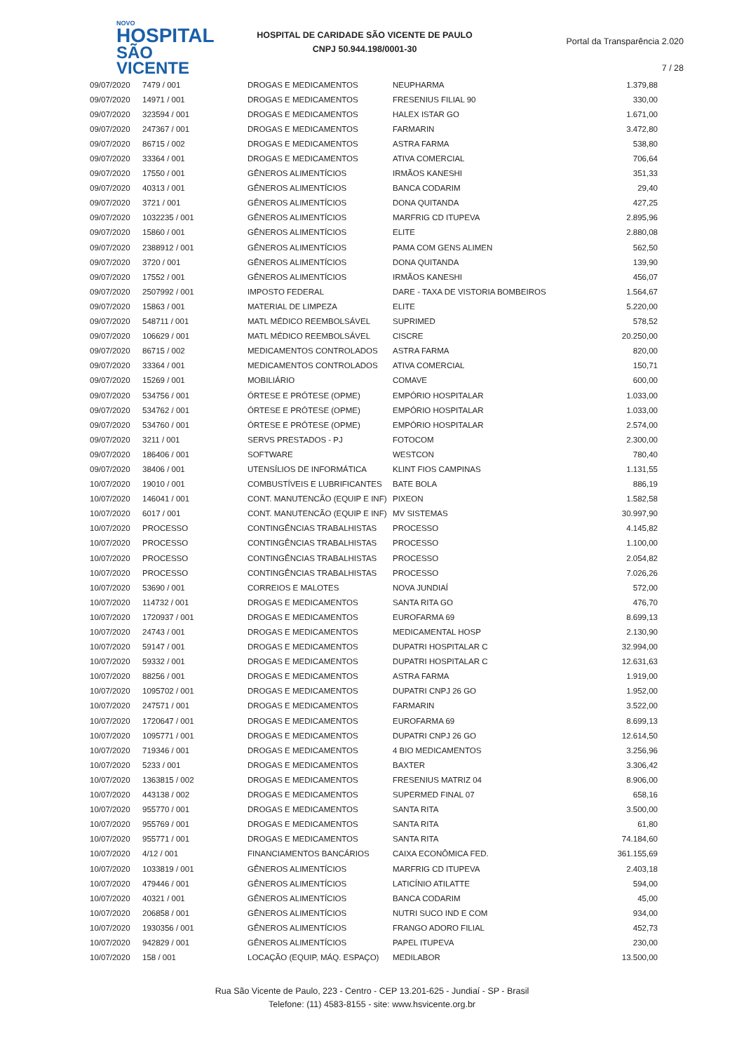NOVO
HOSPITAL
SÃO VICENTE
HOSPITAL DE CARIDADE SÃO VICENTE DE PAULO
CNPJ 50.944.198/0001-30
Portal da Transparência 2.020
7 / 28
| 09/07/2020 | 7479 / 001 | DROGAS E MEDICAMENTOS | NEUPHARMA | 1.379,88 |
| 09/07/2020 | 14971 / 001 | DROGAS E MEDICAMENTOS | FRESENIUS FILIAL 90 | 330,00 |
| 09/07/2020 | 323594 / 001 | DROGAS E MEDICAMENTOS | HALEX ISTAR GO | 1.671,00 |
| 09/07/2020 | 247367 / 001 | DROGAS E MEDICAMENTOS | FARMARIN | 3.472,80 |
| 09/07/2020 | 86715 / 002 | DROGAS E MEDICAMENTOS | ASTRA FARMA | 538,80 |
| 09/07/2020 | 33364 / 001 | DROGAS E MEDICAMENTOS | ATIVA COMERCIAL | 706,64 |
| 09/07/2020 | 17550 / 001 | GÊNEROS ALIMENTÍCIOS | IRMÃOS KANESHI | 351,33 |
| 09/07/2020 | 40313 / 001 | GÊNEROS ALIMENTÍCIOS | BANCA CODARIM | 29,40 |
| 09/07/2020 | 3721 / 001 | GÊNEROS ALIMENTÍCIOS | DONA QUITANDA | 427,25 |
| 09/07/2020 | 1032235 / 001 | GÊNEROS ALIMENTÍCIOS | MARFRIG CD ITUPEVA | 2.895,96 |
| 09/07/2020 | 15860 / 001 | GÊNEROS ALIMENTÍCIOS | ELITE | 2.880,08 |
| 09/07/2020 | 2388912 / 001 | GÊNEROS ALIMENTÍCIOS | PAMA COM GENS ALIMEN | 562,50 |
| 09/07/2020 | 3720 / 001 | GÊNEROS ALIMENTÍCIOS | DONA QUITANDA | 139,90 |
| 09/07/2020 | 17552 / 001 | GÊNEROS ALIMENTÍCIOS | IRMÃOS KANESHI | 456,07 |
| 09/07/2020 | 2507992 / 001 | IMPOSTO FEDERAL | DARE - TAXA DE VISTORIA BOMBEIROS | 1.564,67 |
| 09/07/2020 | 15863 / 001 | MATERIAL DE LIMPEZA | ELITE | 5.220,00 |
| 09/07/2020 | 548711 / 001 | MATL MÉDICO REEMBOLSÁVEL | SUPRIMED | 578,52 |
| 09/07/2020 | 106629 / 001 | MATL MÉDICO REEMBOLSÁVEL | CISCRE | 20.250,00 |
| 09/07/2020 | 86715 / 002 | MEDICAMENTOS CONTROLADOS | ASTRA FARMA | 820,00 |
| 09/07/2020 | 33364 / 001 | MEDICAMENTOS CONTROLADOS | ATIVA COMERCIAL | 150,71 |
| 09/07/2020 | 15269 / 001 | MOBILIÁRIO | COMAVE | 600,00 |
| 09/07/2020 | 534756 / 001 | ÓRTESE E PRÓTESE (OPME) | EMPÓRIO HOSPITALAR | 1.033,00 |
| 09/07/2020 | 534762 / 001 | ÓRTESE E PRÓTESE (OPME) | EMPÓRIO HOSPITALAR | 1.033,00 |
| 09/07/2020 | 534760 / 001 | ÓRTESE E PRÓTESE (OPME) | EMPÓRIO HOSPITALAR | 2.574,00 |
| 09/07/2020 | 3211 / 001 | SERVS PRESTADOS - PJ | FOTOCOM | 2.300,00 |
| 09/07/2020 | 186406 / 001 | SOFTWARE | WESTCON | 780,40 |
| 09/07/2020 | 38406 / 001 | UTENSÍLIOS DE INFORMÁTICA | KLINT FIOS CAMPINAS | 1.131,55 |
| 10/07/2020 | 19010 / 001 | COMBUSTÍVEIS E LUBRIFICANTES | BATE BOLA | 886,19 |
| 10/07/2020 | 146041 / 001 | CONT. MANUTENCÃO (EQUIP E INF) | PIXEON | 1.582,58 |
| 10/07/2020 | 6017 / 001 | CONT. MANUTENCÃO (EQUIP E INF) | MV SISTEMAS | 30.997,90 |
| 10/07/2020 | PROCESSO | CONTINGÊNCIAS TRABALHISTAS | PROCESSO | 4.145,82 |
| 10/07/2020 | PROCESSO | CONTINGÊNCIAS TRABALHISTAS | PROCESSO | 1.100,00 |
| 10/07/2020 | PROCESSO | CONTINGÊNCIAS TRABALHISTAS | PROCESSO | 2.054,82 |
| 10/07/2020 | PROCESSO | CONTINGÊNCIAS TRABALHISTAS | PROCESSO | 7.026,26 |
| 10/07/2020 | 53690 / 001 | CORREIOS E MALOTES | NOVA JUNDIAÍ | 572,00 |
| 10/07/2020 | 114732 / 001 | DROGAS E MEDICAMENTOS | SANTA RITA GO | 476,70 |
| 10/07/2020 | 1720937 / 001 | DROGAS E MEDICAMENTOS | EUROFARMA 69 | 8.699,13 |
| 10/07/2020 | 24743 / 001 | DROGAS E MEDICAMENTOS | MEDICAMENTAL HOSP | 2.130,90 |
| 10/07/2020 | 59147 / 001 | DROGAS E MEDICAMENTOS | DUPATRI HOSPITALAR C | 32.994,00 |
| 10/07/2020 | 59332 / 001 | DROGAS E MEDICAMENTOS | DUPATRI HOSPITALAR C | 12.631,63 |
| 10/07/2020 | 88256 / 001 | DROGAS E MEDICAMENTOS | ASTRA FARMA | 1.919,00 |
| 10/07/2020 | 1095702 / 001 | DROGAS E MEDICAMENTOS | DUPATRI CNPJ 26 GO | 1.952,00 |
| 10/07/2020 | 247571 / 001 | DROGAS E MEDICAMENTOS | FARMARIN | 3.522,00 |
| 10/07/2020 | 1720647 / 001 | DROGAS E MEDICAMENTOS | EUROFARMA 69 | 8.699,13 |
| 10/07/2020 | 1095771 / 001 | DROGAS E MEDICAMENTOS | DUPATRI CNPJ 26 GO | 12.614,50 |
| 10/07/2020 | 719346 / 001 | DROGAS E MEDICAMENTOS | 4 BIO MEDICAMENTOS | 3.256,96 |
| 10/07/2020 | 5233 / 001 | DROGAS E MEDICAMENTOS | BAXTER | 3.306,42 |
| 10/07/2020 | 1363815 / 002 | DROGAS E MEDICAMENTOS | FRESENIUS MATRIZ 04 | 8.906,00 |
| 10/07/2020 | 443138 / 002 | DROGAS E MEDICAMENTOS | SUPERMED FINAL 07 | 658,16 |
| 10/07/2020 | 955770 / 001 | DROGAS E MEDICAMENTOS | SANTA RITA | 3.500,00 |
| 10/07/2020 | 955769 / 001 | DROGAS E MEDICAMENTOS | SANTA RITA | 61,80 |
| 10/07/2020 | 955771 / 001 | DROGAS E MEDICAMENTOS | SANTA RITA | 74.184,60 |
| 10/07/2020 | 4/12 / 001 | FINANCIAMENTOS BANCÁRIOS | CAIXA ECONÔMICA FED. | 361.155,69 |
| 10/07/2020 | 1033819 / 001 | GÊNEROS ALIMENTÍCIOS | MARFRIG CD ITUPEVA | 2.403,18 |
| 10/07/2020 | 479446 / 001 | GÊNEROS ALIMENTÍCIOS | LATICÍNIO ATILATTE | 594,00 |
| 10/07/2020 | 40321 / 001 | GÊNEROS ALIMENTÍCIOS | BANCA CODARIM | 45,00 |
| 10/07/2020 | 206858 / 001 | GÊNEROS ALIMENTÍCIOS | NUTRI SUCO IND E COM | 934,00 |
| 10/07/2020 | 1930356 / 001 | GÊNEROS ALIMENTÍCIOS | FRANGO ADORO FILIAL | 452,73 |
| 10/07/2020 | 942829 / 001 | GÊNEROS ALIMENTÍCIOS | PAPEL ITUPEVA | 230,00 |
| 10/07/2020 | 158 / 001 | LOCAÇÃO (EQUIP, MÁQ. ESPAÇO) | MEDILABOR | 13.500,00 |
Rua São Vicente de Paulo, 223 - Centro - CEP 13.201-625 - Jundiaí - SP - Brasil
Telefone: (11) 4583-8155 - site: www.hsvicente.org.br